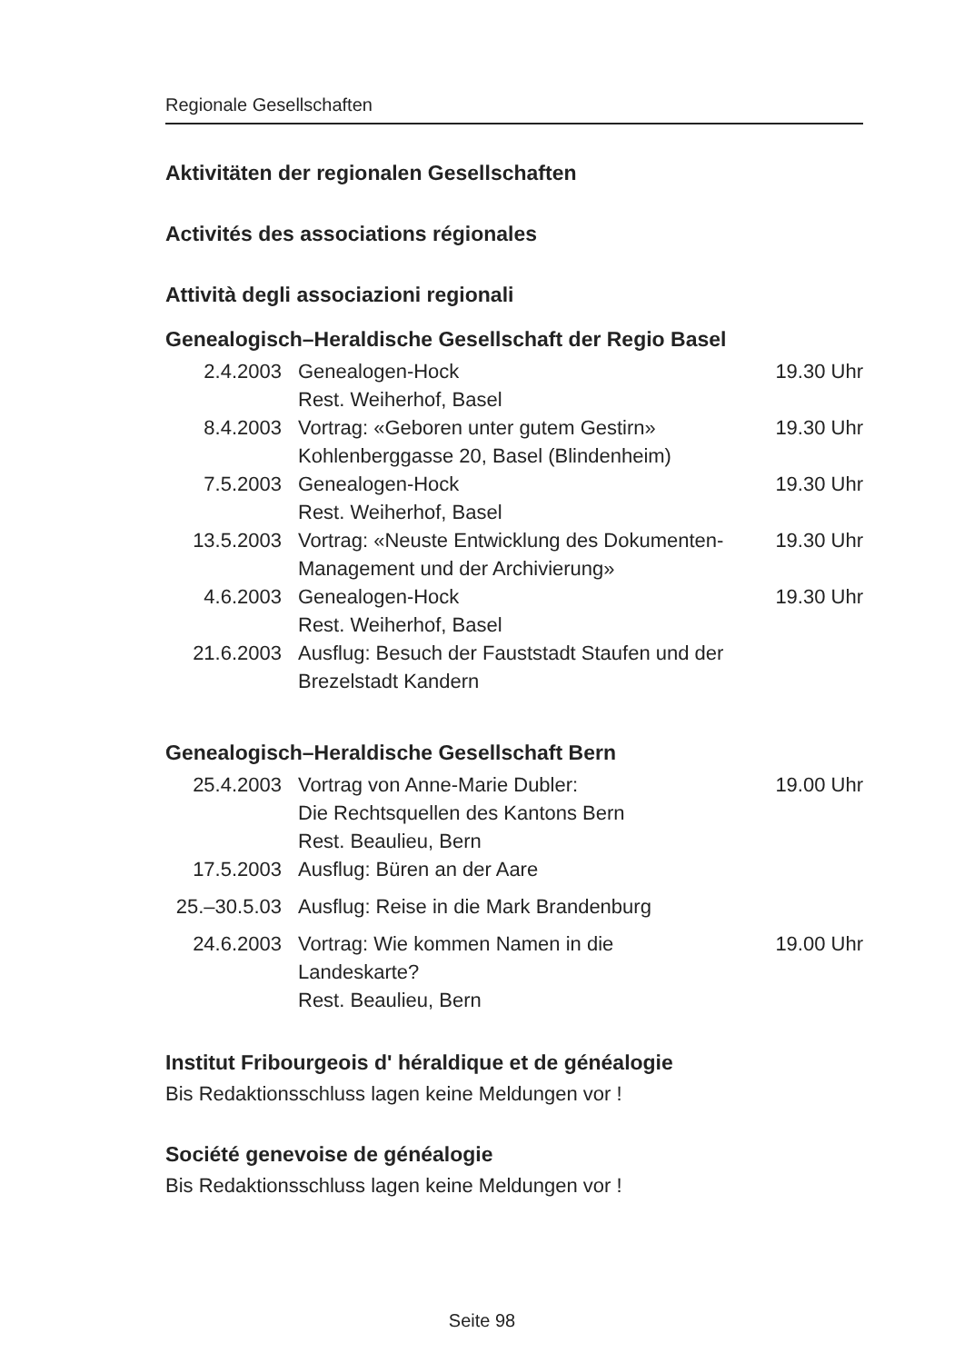Regionale Gesellschaften
Aktivitäten der regionalen Gesellschaften
Activités des associations régionales
Attività degli associazioni regionali
Genealogisch–Heraldische Gesellschaft der Regio Basel
| 2.4.2003 | Genealogen-Hock Rest. Weiherhof, Basel | 19.30 Uhr |
| 8.4.2003 | Vortrag: «Geboren unter gutem Gestirn» Kohlenberggasse 20, Basel (Blindenheim) | 19.30 Uhr |
| 7.5.2003 | Genealogen-Hock Rest. Weiherhof, Basel | 19.30 Uhr |
| 13.5.2003 | Vortrag: «Neuste Entwicklung des Dokumenten-Management und der Archivierung» | 19.30 Uhr |
| 4.6.2003 | Genealogen-Hock Rest. Weiherhof, Basel | 19.30 Uhr |
| 21.6.2003 | Ausflug: Besuch der Fauststadt Staufen und der Brezelstadt Kandern | |
Genealogisch–Heraldische Gesellschaft Bern
| 25.4.2003 | Vortrag von Anne-Marie Dubler: Die Rechtsquellen des Kantons Bern Rest. Beaulieu, Bern | 19.00 Uhr |
| 17.5.2003 | Ausflug: Büren an der Aare | |
| 25.–30.5.03 | Ausflug: Reise in die Mark Brandenburg | |
| 24.6.2003 | Vortrag: Wie kommen Namen in die Landeskarte? Rest. Beaulieu, Bern | 19.00 Uhr |
Institut Fribourgeois d' héraldique et de généalogie
Bis Redaktionsschluss lagen keine Meldungen vor !
Société genevoise de généalogie
Bis Redaktionsschluss lagen keine Meldungen vor !
Seite 98